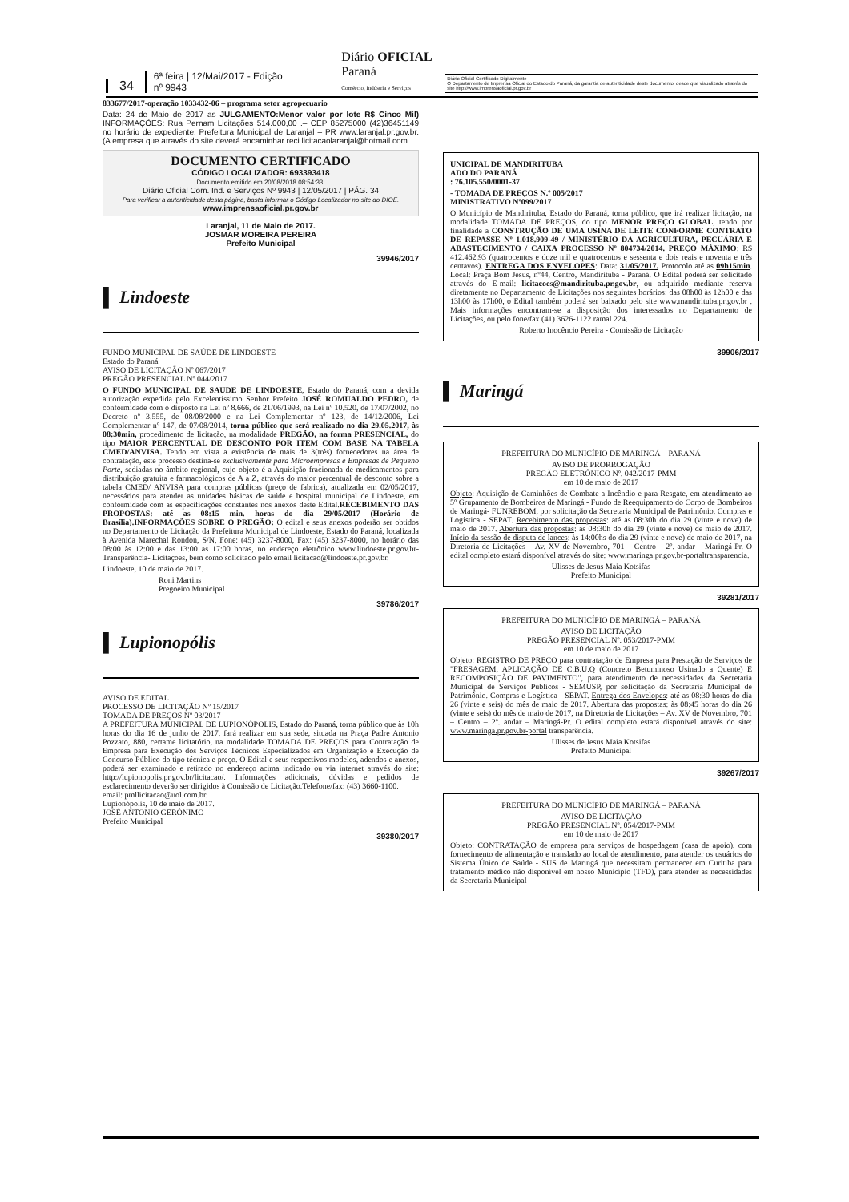34 6ª feira | 12/Mai/2017 - Edição nº 9943 Diário OFICIAL Paraná
Comércio, Indústria e Serviços Diário Oficial Certificado Digitalmente
O Departamento de Imprensa Oficial do Estado do Paraná, da garantia de autenticidade deste documento, desde que visualizado através do site http://www.imprensaoficial.pr.gov.br
833677/2017-operação 1033432-06 – programa setor agropecuario
Data: 24 de Maio de 2017 as JULGAMENTO:Menor valor por lote R$ Cinco Mil) INFORMAÇÕES: Rua Pernam Licitações 514.000,00 .– CEP 85275000 (42)36451149 no horário de expediente. Prefeitura Municipal de Laranjal – PR www.laranjal.pr.gov.br. (A empresa que através do site deverá encaminhar reci licitacaolaranjal@hotmail.com
DOCUMENTO CERTIFICADO
CÓDIGO LOCALIZADOR: 693393418
Documento emitido em 20/08/2018 08:54:33.
Diário Oficial Com. Ind. e Serviços Nº 9943 | 12/05/2017 | PÁG. 34
Para verificar a autenticidade desta página, basta informar o Código Localizador no site do DIOE.
www.imprensaoficial.pr.gov.br
Laranjal, 11 de Maio de 2017.
JOSMAR MOREIRA PEREIRA
Prefeito Municipal
39946/2017
▌ Lindoeste
FUNDO MUNICIPAL DE SAÚDE DE LINDOESTE
Estado do Paraná
AVISO DE LICITAÇÃO Nº 067/2017
PREGÃO PRESENCIAL Nº 044/2017
O FUNDO MUNICIPAL DE SAUDE DE LINDOESTE, Estado do Paraná, com a devida autorização expedida pelo Excelentissimo Senhor Prefeito JOSÉ ROMUALDO PEDRO, de conformidade com o disposto na Lei nº 8.666, de 21/06/1993, na Lei nº 10.520, de 17/07/2002, no Decreto nº 3.555, de 08/08/2000 e na Lei Complementar nº 123, de 14/12/2006, Lei Complementar nº 147, de 07/08/2014, torna público que será realizado no dia 29.05.2017, às 08:30min, procedimento de licitação, na modalidade PREGÃO, na forma PRESENCIAL, do tipo MAIOR PERCENTUAL DE DESCONTO POR ITEM COM BASE NA TABELA CMED/ANVISA. Tendo em vista a existência de mais de 3(três) fornecedores na área de contratação, este processo destina-se exclusivamente para Microempresas e Empresas de Pequeno Porte, sediadas no âmbito regional, cujo objeto é a Aquisição fracionada de medicamentos para distribuição gratuita e farmacológicos de A a Z, através do maior percentual de desconto sobre a tabela CMED/ ANVISA para compras públicas (preço de fabrica), atualizada em 02/05/2017, necessários para atender as unidades básicas de saúde e hospital municipal de Lindoeste, em conformidade com as especificações constantes nos anexos deste Edital.RECEBIMENTO DAS PROPOSTAS: até as 08:15 min. horas do dia 29/05/2017 (Horário de Brasília).INFORMAÇÕES SOBRE O PREGÃO: O edital e seus anexos poderão ser obtidos no Departamento de Licitação da Prefeitura Municipal de Lindoeste, Estado do Paraná, localizada à Avenida Marechal Rondon, S/N, Fone: (45) 3237-8000, Fax: (45) 3237-8000, no horário das 08:00 às 12:00 e das 13:00 as 17:00 horas, no endereço eletrônico www.lindoeste.pr.gov.br- Transparência- Licitaçoes, bem como solicitado pelo email licitacao@lindoeste.pr.gov.br.
Lindoeste, 10 de maio de 2017.
Roni Martins
Pregoeiro Municipal
39786/2017
▌ Lupionopólis
AVISO DE EDITAL
PROCESSO DE LICITAÇÃO Nº 15/2017
TOMADA DE PREÇOS Nº 03/2017
A PREFEITURA MUNICIPAL DE LUPIONÓPOLIS, Estado do Paraná, torna público que às 10h horas do dia 16 de junho de 2017, fará realizar em sua sede, situada na Praça Padre Antonio Pozzato, 880, certame licitatório, na modalidade TOMADA DE PREÇOS para Contratação de Empresa para Execução dos Serviços Técnicos Especializados em Organização e Execução de Concurso Público do tipo técnica e preço. O Edital e seus respectivos modelos, adendos e anexos, poderá ser examinado e retirado no endereço acima indicado ou via internet através do site: http://lupionopolis.pr.gov.br/licitacao/. Informações adicionais, dúvidas e pedidos de esclarecimento deverão ser dirigidos à Comissão de Licitação.Telefone/fax: (43) 3660-1100.
email: pmllicitacao@uol.com.br.
Lupionópolis, 10 de maio de 2017.
JOSÉ ANTONIO GERÔNIMO
Prefeito Municipal
39380/2017
UNICIPAL DE MANDIRITUBA
ADO DO PARANÁ
: 76.105.550/0001-37
- TOMADA DE PREÇOS N.º 005/2017
MINISTRATIVO Nº099/2017
O Município de Mandirituba, Estado do Paraná, torna público, que irá realizar licitação, na modalidade TOMADA DE PREÇOS, do tipo MENOR PREÇO GLOBAL, tendo por finalidade a CONSTRUÇÃO DE UMA USINA DE LEITE CONFORME CONTRATO DE REPASSE Nº 1.018.909-49 / MINISTÉRIO DA AGRICULTURA, PECUÁRIA E ABASTECIMENTO / CAIXA PROCESSO Nº 804734/2014. PREÇO MÁXIMO: R$ 412.462,93 (quatrocentos e doze mil e quatrocentos e sessenta e dois reais e noventa e três centavos). ENTREGA DOS ENVELOPES: Data: 31/05/2017. Protocolo até as 09h15min. Local: Praça Bom Jesus, nº44, Centro, Mandirituba - Paraná. O Edital poderá ser solicitado através do E-mail: licitacoes@mandirituba.pr.gov.br, ou adquirido mediante reserva diretamente no Departamento de Licitações nos seguintes horários: das 08h00 às 12h00 e das 13h00 às 17h00, o Edital também poderá ser baixado pelo site www.mandirituba.pr.gov.br . Mais informações encontram-se a disposição dos interessados no Departamento de Licitações, ou pelo fone/fax (41) 3626-1122 ramal 224.
Roberto Inocêncio Pereira - Comissão de Licitação
39906/2017
▌ Maringá
PREFEITURA DO MUNICÍPIO DE MARINGÁ – PARANÁ
AVISO DE PRORROGAÇÃO
PREGÃO ELETRÔNICO Nº. 042/2017-PMM
em 10 de maio de 2017
Objeto: Aquisição de Caminhões de Combate a Incêndio e para Resgate, em atendimento ao 5º Grupamento de Bombeiros de Maringá - Fundo de Reequipamento do Corpo de Bombeiros de Maringá- FUNREBOM, por solicitação da Secretaria Municipal de Patrimônio, Compras e Logística - SEPAT. Recebimento das propostas: até as 08:30h do dia 29 (vinte e nove) de maio de 2017. Abertura das propostas: às 08:30h do dia 29 (vinte e nove) de maio de 2017. Início da sessão de disputa de lances: às 14:00hs do dia 29 (vinte e nove) de maio de 2017, na Diretoria de Licitações – Av. XV de Novembro, 701 – Centro – 2º. andar – Maringá-Pr. O edital completo estará disponível através do site: www.maringa.pr.gov.br-portaltransparencia.
Ulisses de Jesus Maia Kotsifas
Prefeito Municipal
39281/2017
PREFEITURA DO MUNICÍPIO DE MARINGÁ – PARANÁ
AVISO DE LICITAÇÃO
PREGÃO PRESENCIAL Nº. 053/2017-PMM
em 10 de maio de 2017
Objeto: REGISTRO DE PREÇO para contratação de Empresa para Prestação de Serviços de "FRESAGEM, APLICAÇÃO DE C.B.U.Q (Concreto Betuminoso Usinado a Quente) E RECOMPOSIÇÃO DE PAVIMENTO", para atendimento de necessidades da Secretaria Municipal de Serviços Públicos - SEMUSP, por solicitação da Secretaria Municipal de Patrimônio. Compras e Logística - SEPAT. Entrega dos Envelopes: até as 08:30 horas do dia 26 (vinte e seis) do mês de maio de 2017. Abertura das propostas: às 08:45 horas do dia 26 (vinte e seis) do mês de maio de 2017, na Diretoria de Licitações – Av. XV de Novembro, 701 – Centro – 2º. andar – Maringá-Pr. O edital completo estará disponível através do site: www.maringa.pr.gov.br-portal transparência.
Ulisses de Jesus Maia Kotsifas
Prefeito Municipal
39267/2017
PREFEITURA DO MUNICÍPIO DE MARINGÁ – PARANÁ
AVISO DE LICITAÇÃO
PREGÃO PRESENCIAL Nº. 054/2017-PMM
em 10 de maio de 2017
Objeto: CONTRATAÇÃO de empresa para serviços de hospedagem (casa de apoio), com fornecimento de alimentação e translado ao local de atendimento, para atender os usuários do Sistema Único de Saúde - SUS de Maringá que necessitam permanecer em Curitiba para tratamento médico não disponível em nosso Município (TFD), para atender as necessidades da Secretaria Municipal